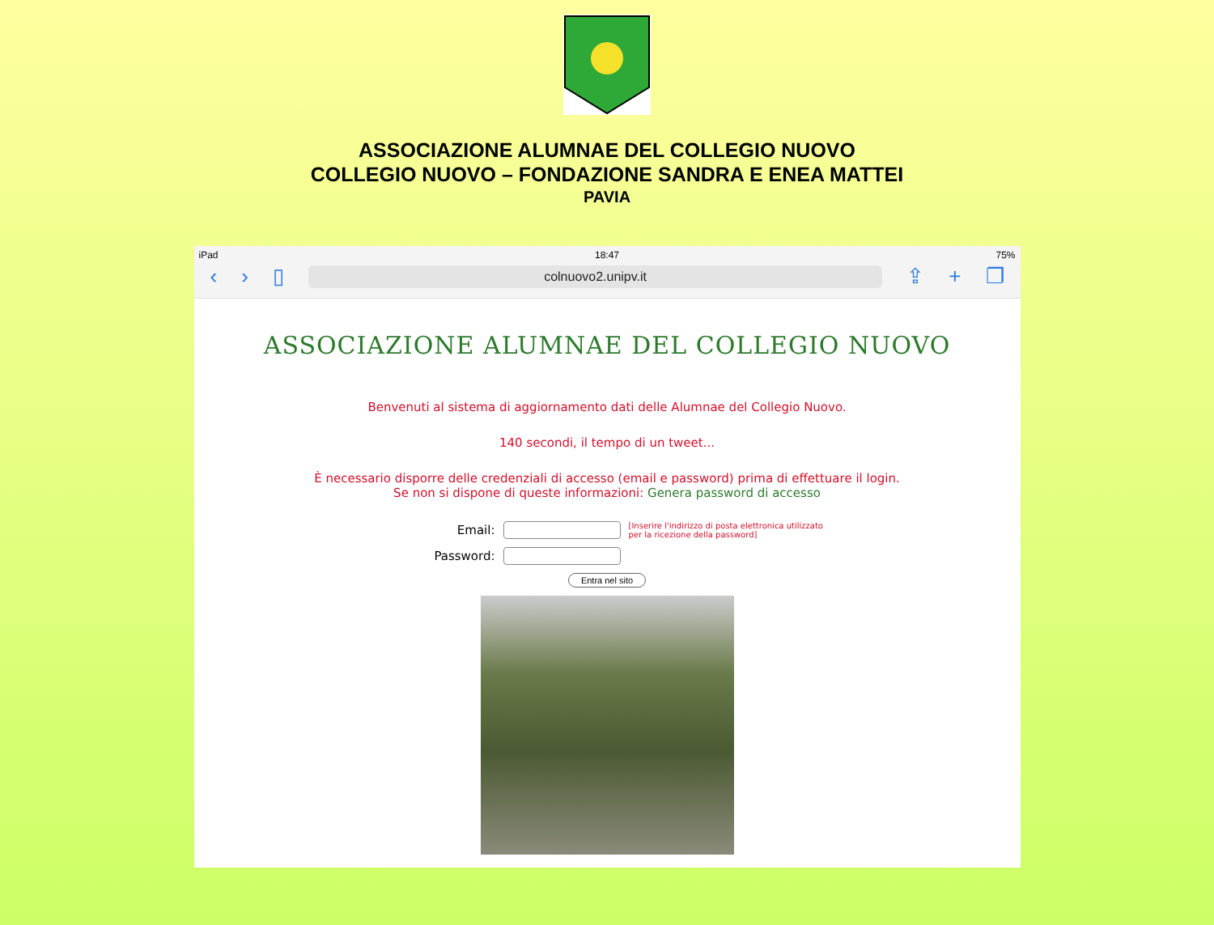ASSOCIAZIONE ALUMNAE DEL COLLEGIO NUOVO
COLLEGIO NUOVO – FONDAZIONE SANDRA E ENEA MATTEI
PAVIA
iPad 18:47 75%
‹ › ▯
colnuovo2.unipv.it
⇪ + ❐
ASSOCIAZIONE ALUMNAE DEL COLLEGIO NUOVO
Benvenuti al sistema di aggiornamento dati delle Alumnae del Collegio Nuovo.
140 secondi, il tempo di un tweet...
È necessario disporre delle credenziali di accesso (email e password) prima di effettuare il login.
Se non si dispone di queste informazioni: Genera password di accesso
Email:
[Inserire l'indirizzo di posta elettronica utilizzato per la ricezione della password]
Password:
Entra nel sito